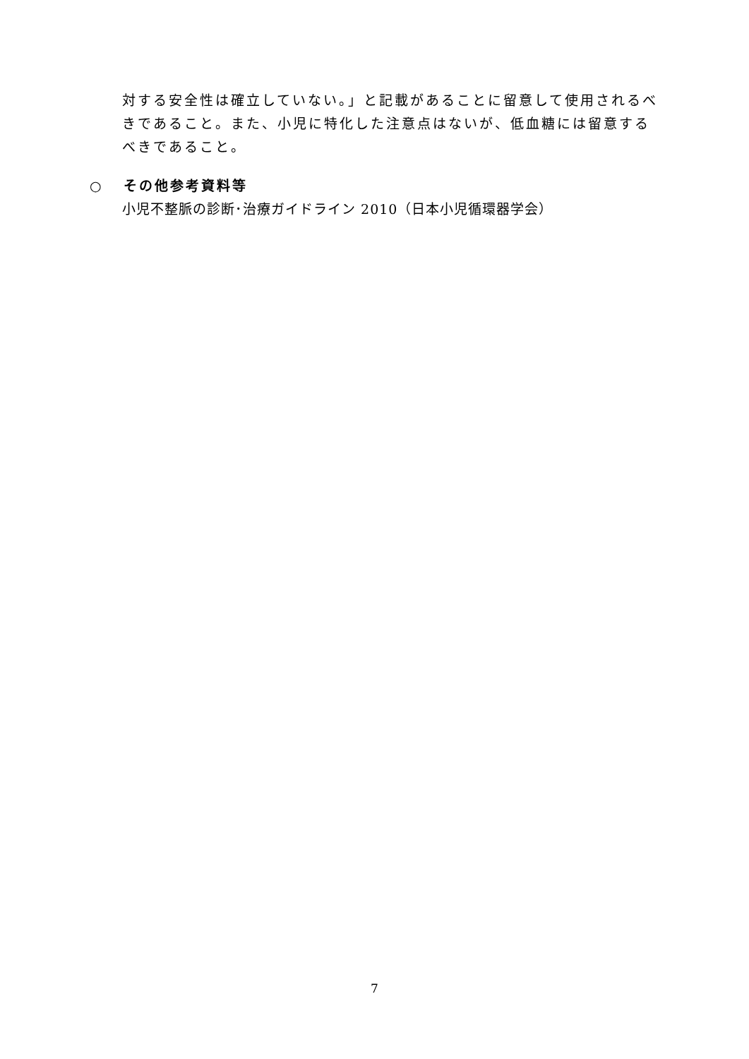対する安全性は確立していない。」と記載があることに留意して使用されるべきであること。また、小児に特化した注意点はないが、低血糖には留意するべきであること。
○ その他参考資料等
小児不整脈の診断･治療ガイドライン 2010（日本小児循環器学会）
7